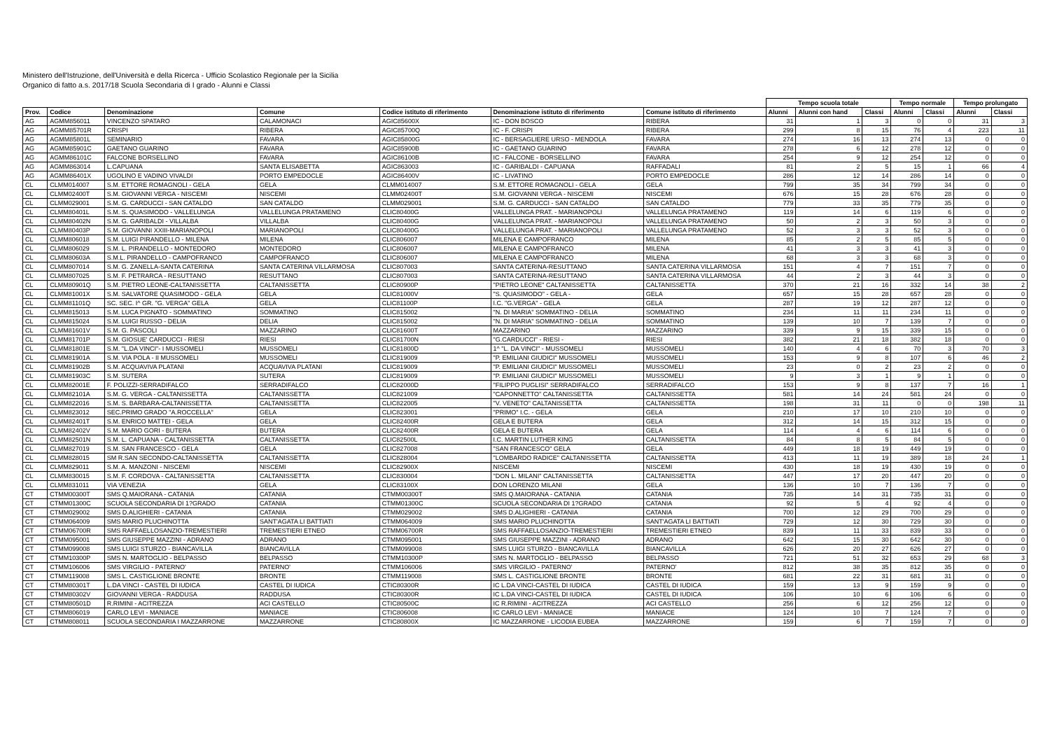Ministero dell'Istruzione, dell'Università e della Ricerca - Ufficio Scolastico Regionale per la Sicilia
Organico di fatto a.s. 2017/18 Scuola Secondaria di I grado - Alunni e Classi
| | | | | | | | Tempo scuola totale | | | Tempo normale | | Tempo prolungato | |
| --- | --- | --- | --- | --- | --- | --- | --- | --- | --- | --- | --- | --- | --- |
| Prov. | Codice | Denominazione | Comune | Codice istituto di riferimento | Denominazione istituto di riferimento | Comune istituto di riferimento | Alunni | Alunni con hand | Classi | Alunni | Classi | Alunni | Classi |
| AG | AGMM856011 | VINCENZO SPATARO | CALAMONACI | AGIC85600X | IC - DON BOSCO | RIBERA | 31 | 1 | 3 | 0 | 0 | 31 | 3 |
| AG | AGMM85701R | CRISPI | RIBERA | AGIC85700Q | IC - F. CRISPI | RIBERA | 299 | 8 | 15 | 76 | 4 | 223 | 11 |
| AG | AGMM85801L | SEMINARIO | FAVARA | AGIC85800G | IC - BERSAGLIERE URSO - MENDOLA | FAVARA | 274 | 16 | 13 | 274 | 13 | 0 | 0 |
| AG | AGMM85901C | GAETANO GUARINO | FAVARA | AGIC85900B | IC - GAETANO GUARINO | FAVARA | 278 | 6 | 12 | 278 | 12 | 0 | 0 |
| AG | AGMM86101C | FALCONE BORSELLINO | FAVARA | AGIC86100B | IC - FALCONE - BORSELLINO | FAVARA | 254 | 9 | 12 | 254 | 12 | 0 | 0 |
| AG | AGMM863014 | L.CAPUANA | SANTA ELISABETTA | AGIC863003 | IC - GARIBALDI - CAPUANA | RAFFADALI | 81 | 2 | 5 | 15 | 1 | 66 | 4 |
| AG | AGMM86401X | UGOLINO E VADINO VIVALDI | PORTO EMPEDOCLE | AGIC86400V | IC - LIVATINO | PORTO EMPEDOCLE | 286 | 12 | 14 | 286 | 14 | 0 | 0 |
| CL | CLMM014007 | S.M. ETTORE ROMAGNOLI - GELA | GELA | CLMM014007 | S.M. ETTORE ROMAGNOLI - GELA | GELA | 799 | 35 | 34 | 799 | 34 | 0 | 0 |
| CL | CLMM02400T | S.M. GIOVANNI VERGA - NISCEMI | NISCEMI | CLMM02400T | S.M. GIOVANNI VERGA - NISCEMI | NISCEMI | 676 | 15 | 28 | 676 | 28 | 0 | 0 |
| CL | CLMM029001 | S.M. G. CARDUCCI - SAN CATALDO | SAN CATALDO | CLMM029001 | S.M. G. CARDUCCI - SAN CATALDO | SAN CATALDO | 779 | 33 | 35 | 779 | 35 | 0 | 0 |
| CL | CLMM80401L | S.M. S. QUASIMODO - VALLELUNGA | VALLELUNGA PRATAMENO | CLIC80400G | VALLELUNGA PRAT. - MARIANOPOLI | VALLELUNGA PRATAMENO | 119 | 14 | 6 | 119 | 6 | 0 | 0 |
| CL | CLMM80402N | S.M. G. GARIBALDI - VILLALBA | VILLALBA | CLIC80400G | VALLELUNGA PRAT. - MARIANOPOLI | VALLELUNGA PRATAMENO | 50 | 2 | 3 | 50 | 3 | 0 | 0 |
| CL | CLMM80403P | S.M. GIOVANNI XXIII-MARIANOPOLI | MARIANOPOLI | CLIC80400G | VALLELUNGA PRAT. - MARIANOPOLI | VALLELUNGA PRATAMENO | 52 | 3 | 3 | 52 | 3 | 0 | 0 |
| CL | CLMM806018 | S.M. LUIGI PIRANDELLO - MILENA | MILENA | CLIC806007 | MILENA E CAMPOFRANCO | MILENA | 85 | 2 | 5 | 85 | 5 | 0 | 0 |
| CL | CLMM806029 | S.M. L. PIRANDELLO - MONTEDORO | MONTEDORO | CLIC806007 | MILENA E CAMPOFRANCO | MILENA | 41 | 3 | 3 | 41 | 3 | 0 | 0 |
| CL | CLMM80603A | S.M.L. PIRANDELLO - CAMPOFRANCO | CAMPOFRANCO | CLIC806007 | MILENA E CAMPOFRANCO | MILENA | 68 | 3 | 3 | 68 | 3 | 0 | 0 |
| CL | CLMM807014 | S.M. G. ZANELLA-SANTA CATERINA | SANTA CATERINA VILLARMOSA | CLIC807003 | SANTA CATERINA-RESUTTANO | SANTA CATERINA VILLARMOSA | 151 | 4 | 7 | 151 | 7 | 0 | 0 |
| CL | CLMM807025 | S.M. F. PETRARCA - RESUTTANO | RESUTTANO | CLIC807003 | SANTA CATERINA-RESUTTANO | SANTA CATERINA VILLARMOSA | 44 | 2 | 3 | 44 | 3 | 0 | 0 |
| CL | CLMM80901Q | S.M. PIETRO LEONE-CALTANISSETTA | CALTANISSETTA | CLIC80900P | "PIETRO LEONE" CALTANISSETTA | CALTANISSETTA | 370 | 21 | 16 | 332 | 14 | 38 | 2 |
| CL | CLMM81001X | S.M. SALVATORE QUASIMODO - GELA | GELA | CLIC81000V | "S. QUASIMODO" - GELA - | GELA | 657 | 15 | 28 | 657 | 28 | 0 | 0 |
| CL | CLMM81101Q | SC. SEC. I^ GR. "G. VERGA" GELA | GELA | CLIC81100P | I.C. "G.VERGA" - GELA | GELA | 287 | 19 | 12 | 287 | 12 | 0 | 0 |
| CL | CLMM815013 | S.M. LUCA PIGNATO - SOMMATINO | SOMMATINO | CLIC815002 | "N. DI MARIA" SOMMATINO - DELIA | SOMMATINO | 234 | 11 | 11 | 234 | 11 | 0 | 0 |
| CL | CLMM815024 | S.M. LUIGI RUSSO - DELIA | DELIA | CLIC815002 | "N. DI MARIA" SOMMATINO - DELIA | SOMMATINO | 139 | 10 | 7 | 139 | 7 | 0 | 0 |
| CL | CLMM81601V | S.M. G. PASCOLI | MAZZARINO | CLIC81600T | MAZZARINO | MAZZARINO | 339 | 9 | 15 | 339 | 15 | 0 | 0 |
| CL | CLMM81701P | S.M. GIOSUE' CARDUCCI - RIESI | RIESI | CLIC81700N | "G.CARDUCCI" - RIESI - | RIESI | 382 | 21 | 18 | 382 | 18 | 0 | 0 |
| CL | CLMM81801E | S.M. "L.DA VINCI"- I MUSSOMELI | MUSSOMELI | CLIC81800D | 1^ "L. DA VINCI" - MUSSOMELI | MUSSOMELI | 140 | 4 | 6 | 70 | 3 | 70 | 3 |
| CL | CLMM81901A | S.M. VIA POLA - II MUSSOMELI | MUSSOMELI | CLIC819009 | "P. EMILIANI GIUDICI" MUSSOMELI | MUSSOMELI | 153 | 9 | 8 | 107 | 6 | 46 | 2 |
| CL | CLMM81902B | S.M. ACQUAVIVA PLATANI | ACQUAVIVA PLATANI | CLIC819009 | "P. EMILIANI GIUDICI" MUSSOMELI | MUSSOMELI | 23 | 0 | 2 | 23 | 2 | 0 | 0 |
| CL | CLMM81903C | S.M. SUTERA | SUTERA | CLIC819009 | "P. EMILIANI GIUDICI" MUSSOMELI | MUSSOMELI | 9 | 3 | 1 | 9 | 1 | 0 | 0 |
| CL | CLMM82001E | F. POLIZZI-SERRADIFALCO | SERRADIFALCO | CLIC82000D | "FILIPPO PUGLISI" SERRADIFALCO | SERRADIFALCO | 153 | 9 | 8 | 137 | 7 | 16 | 1 |
| CL | CLMM82101A | S.M. G. VERGA - CALTANISSETTA | CALTANISSETTA | CLIC821009 | "CAPONNETTO" CALTANISSETTA | CALTANISSETTA | 581 | 14 | 24 | 581 | 24 | 0 | 0 |
| CL | CLMM822016 | S.M. S. BARBARA-CALTANISSETTA | CALTANISSETTA | CLIC822005 | "V. VENETO" CALTANISSETTA | CALTANISSETTA | 198 | 31 | 11 | 0 | 0 | 198 | 11 |
| CL | CLMM823012 | SEC.PRIMO GRADO "A.ROCCELLA" | GELA | CLIC823001 | "PRIMO" I.C. - GELA | GELA | 210 | 17 | 10 | 210 | 10 | 0 | 0 |
| CL | CLMM82401T | S.M. ENRICO MATTEI - GELA | GELA | CLIC82400R | GELA E BUTERA | GELA | 312 | 14 | 15 | 312 | 15 | 0 | 0 |
| CL | CLMM82402V | S.M. MARIO GORI - BUTERA | BUTERA | CLIC82400R | GELA E BUTERA | GELA | 114 | 4 | 6 | 114 | 6 | 0 | 0 |
| CL | CLMM82501N | S.M. L. CAPUANA - CALTANISSETTA | CALTANISSETTA | CLIC82500L | I.C. MARTIN LUTHER KING | CALTANISSETTA | 84 | 8 | 5 | 84 | 5 | 0 | 0 |
| CL | CLMM827019 | S.M. SAN FRANCESCO - GELA | GELA | CLIC827008 | "SAN FRANCESCO" GELA | GELA | 449 | 18 | 19 | 449 | 19 | 0 | 0 |
| CL | CLMM828015 | SM R.SAN SECONDO-CALTANISSETTA | CALTANISSETTA | CLIC828004 | "LOMBARDO RADICE" CALTANISSETTA | CALTANISSETTA | 413 | 11 | 19 | 389 | 18 | 24 | 1 |
| CL | CLMM829011 | S.M. A. MANZONI - NISCEMI | NISCEMI | CLIC82900X | NISCEMI | NISCEMI | 430 | 18 | 19 | 430 | 19 | 0 | 0 |
| CL | CLMM830015 | S.M. F. CORDOVA - CALTANISSETTA | CALTANISSETTA | CLIC830004 | "DON L. MILANI" CALTANISSETTA | CALTANISSETTA | 447 | 17 | 20 | 447 | 20 | 0 | 0 |
| CL | CLMM831011 | VIA VENEZIA | GELA | CLIC83100X | DON LORENZO MILANI | GELA | 136 | 10 | 7 | 136 | 7 | 0 | 0 |
| CT | CTMM00300T | SMS Q.MAIORANA - CATANIA | CATANIA | CTMM00300T | SMS Q.MAIORANA - CATANIA | CATANIA | 735 | 14 | 31 | 735 | 31 | 0 | 0 |
| CT | CTMM01300C | SCUOLA SECONDARIA DI 1?GRADO | CATANIA | CTMM01300C | SCUOLA SECONDARIA DI 1?GRADO | CATANIA | 92 | 5 | 4 | 92 | 4 | 0 | 0 |
| CT | CTMM029002 | SMS D.ALIGHIERI - CATANIA | CATANIA | CTMM029002 | SMS D.ALIGHIERI - CATANIA | CATANIA | 700 | 12 | 29 | 700 | 29 | 0 | 0 |
| CT | CTMM064009 | SMS MARIO PLUCHINOTTA | SANT'AGATA LI BATTIATI | CTMM064009 | SMS MARIO PLUCHINOTTA | SANT'AGATA LI BATTIATI | 729 | 12 | 30 | 729 | 30 | 0 | 0 |
| CT | CTMM06700R | SMS RAFFAELLOSANZIO-TREMESTIERI | TREMESTIERI ETNEO | CTMM06700R | SMS RAFFAELLOSANZIO-TREMESTIERI | TREMESTIERI ETNEO | 839 | 11 | 33 | 839 | 33 | 0 | 0 |
| CT | CTMM095001 | SMS GIUSEPPE MAZZINI - ADRANO | ADRANO | CTMM095001 | SMS GIUSEPPE MAZZINI - ADRANO | ADRANO | 642 | 15 | 30 | 642 | 30 | 0 | 0 |
| CT | CTMM099008 | SMS LUIGI STURZO - BIANCAVILLA | BIANCAVILLA | CTMM099008 | SMS LUIGI STURZO - BIANCAVILLA | BIANCAVILLA | 626 | 20 | 27 | 626 | 27 | 0 | 0 |
| CT | CTMM10300P | SMS N. MARTOGLIO - BELPASSO | BELPASSO | CTMM10300P | SMS N. MARTOGLIO - BELPASSO | BELPASSO | 721 | 51 | 32 | 653 | 29 | 68 | 3 |
| CT | CTMM106006 | SMS VIRGILIO - PATERNO' | PATERNO' | CTMM106006 | SMS VIRGILIO - PATERNO' | PATERNO' | 812 | 38 | 35 | 812 | 35 | 0 | 0 |
| CT | CTMM119008 | SMS L. CASTIGLIONE BRONTE | BRONTE | CTMM119008 | SMS L. CASTIGLIONE BRONTE | BRONTE | 681 | 22 | 31 | 681 | 31 | 0 | 0 |
| CT | CTMM80301T | L.DA VINCI - CASTEL DI IUDICA | CASTEL DI IUDICA | CTIC80300R | IC L.DA VINCI-CASTEL DI IUDICA | CASTEL DI IUDICA | 159 | 13 | 9 | 159 | 9 | 0 | 0 |
| CT | CTMM80302V | GIOVANNI VERGA - RADDUSA | RADDUSA | CTIC80300R | IC L.DA VINCI-CASTEL DI IUDICA | CASTEL DI IUDICA | 106 | 10 | 6 | 106 | 6 | 0 | 0 |
| CT | CTMM80501D | R.RIMINI - ACITREZZA | ACI CASTELLO | CTIC80500C | IC R.RIMINI - ACITREZZA | ACI CASTELLO | 256 | 6 | 12 | 256 | 12 | 0 | 0 |
| CT | CTMM806019 | CARLO LEVI - MANIACE | MANIACE | CTIC806008 | IC CARLO LEVI - MANIACE | MANIACE | 124 | 10 | 7 | 124 | 7 | 0 | 0 |
| CT | CTMM808011 | SCUOLA SECONDARIA I MAZZARRONE | MAZZARRONE | CTIC80800X | IC MAZZARRONE - LICODIA EUBEA | MAZZARRONE | 159 | 6 | 7 | 159 | 7 | 0 | 0 |